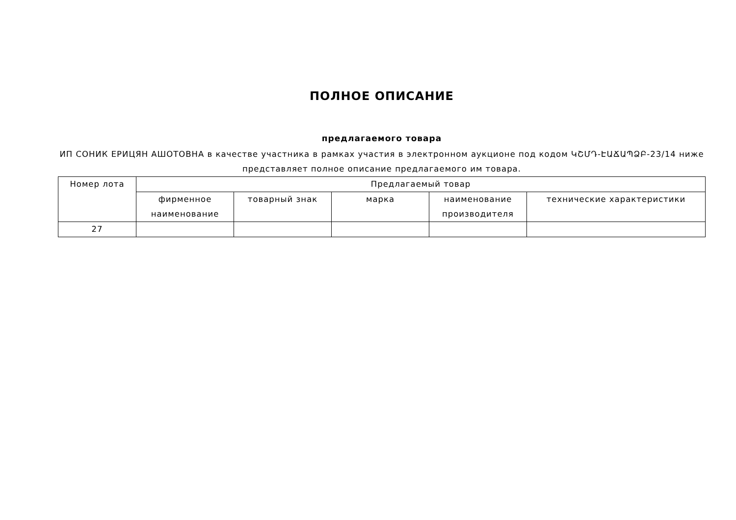ПОЛНОЕ ОПИСАНИЕ
предлагаемого товара
ИП СОНИК ЕРИЦЯН АШОТОВНА в качестве участника в рамках участия в электронном аукционе под кодом ԿՇՄԴ-ԷԱՃԱՊՁԲ-23/14 ниже представляет полное описание предлагаемого им товара.
| Номер лота | Предлагаемый товар | | | | |
| --- | --- | --- | --- | --- | --- |
| | фирменное наименование | товарный знак | марка | наименование производителя | технические характеристики |
| 27 | | | | | |